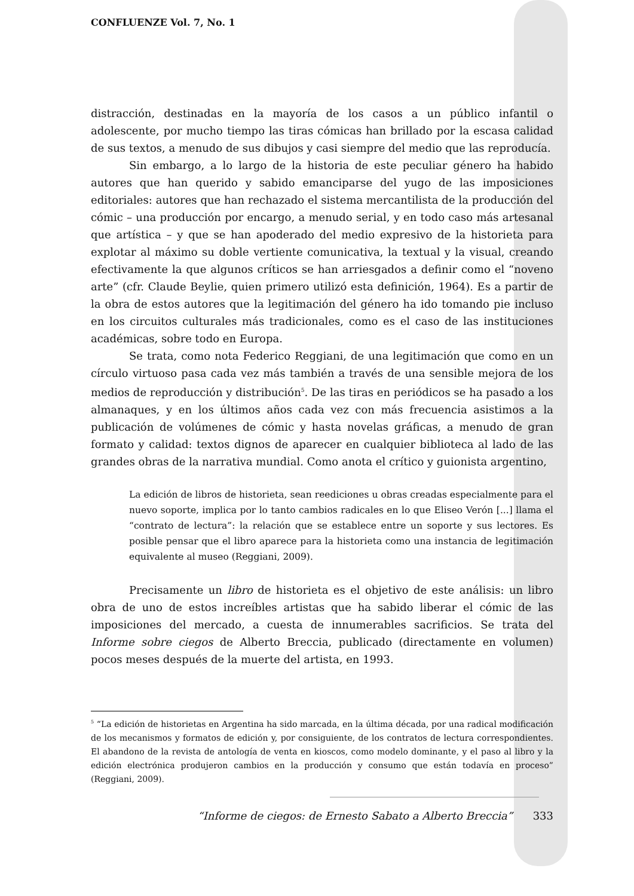CONFLUENZE Vol. 7, No. 1
distracción, destinadas en la mayoría de los casos a un público infantil o adolescente, por mucho tiempo las tiras cómicas han brillado por la escasa calidad de sus textos, a menudo de sus dibujos y casi siempre del medio que las reproducía.
Sin embargo, a lo largo de la historia de este peculiar género ha habido autores que han querido y sabido emanciparse del yugo de las imposiciones editoriales: autores que han rechazado el sistema mercantilista de la producción del cómic – una producción por encargo, a menudo serial, y en todo caso más artesanal que artística – y que se han apoderado del medio expresivo de la historieta para explotar al máximo su doble vertiente comunicativa, la textual y la visual, creando efectivamente la que algunos críticos se han arriesgados a definir como el “noveno arte” (cfr. Claude Beylie, quien primero utilizó esta definición, 1964). Es a partir de la obra de estos autores que la legitimación del género ha ido tomando pie incluso en los circuitos culturales más tradicionales, como es el caso de las instituciones académicas, sobre todo en Europa.
Se trata, como nota Federico Reggiani, de una legitimación que como en un círculo virtuoso pasa cada vez más también a través de una sensible mejora de los medios de reproducción y distribución<sup>5</sup>. De las tiras en periódicos se ha pasado a los almanaques, y en los últimos años cada vez con más frecuencia asistimos a la publicación de volúmenes de cómic y hasta novelas gráficas, a menudo de gran formato y calidad: textos dignos de aparecer en cualquier biblioteca al lado de las grandes obras de la narrativa mundial. Como anota el crítico y guionista argentino,
La edición de libros de historieta, sean reediciones u obras creadas especialmente para el nuevo soporte, implica por lo tanto cambios radicales en lo que Eliseo Verón [...] llama el “contrato de lectura”: la relación que se establece entre un soporte y sus lectores. Es posible pensar que el libro aparece para la historieta como una instancia de legitimación equivalente al museo (Reggiani, 2009).
Precisamente un libro de historieta es el objetivo de este análisis: un libro obra de uno de estos increíbles artistas que ha sabido liberar el cómic de las imposiciones del mercado, a cuesta de innumerables sacrificios. Se trata del Informe sobre ciegos de Alberto Breccia, publicado (directamente en volumen) pocos meses después de la muerte del artista, en 1993.
<sup>5</sup> “La edición de historietas en Argentina ha sido marcada, en la última década, por una radical modificación de los mecanismos y formatos de edición y, por consiguiente, de los contratos de lectura correspondientes. El abandono de la revista de antología de venta en kioscos, como modelo dominante, y el paso al libro y la edición electrónica produjeron cambios en la producción y consumo que están todavía en proceso” (Reggiani, 2009).
“Informe de ciegos: de Ernesto Sabato a Alberto Breccia” 333